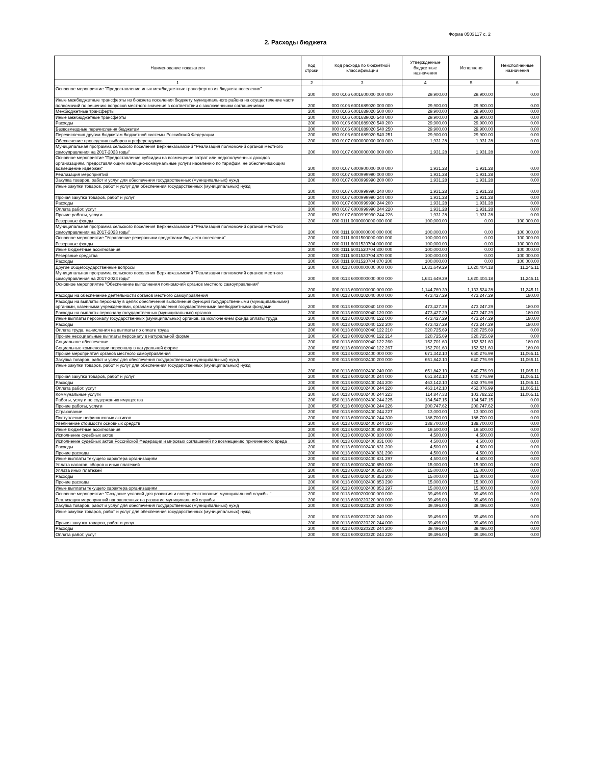Форма 0503117 с. 2
2. Расходы бюджета
| Наименование показателя | Код строки | Код расхода по бюджетной классификации | Утвержденные бюджетные назначения | Исполнено | Неисполненные назначения |
| --- | --- | --- | --- | --- | --- |
| 1 | 2 | 3 | 4 | 5 | 6 |
| Основное мероприятие "Предоставление иных межбюджетных трансфертов из бюджета поселения" | 200 | 000 0106 6001600000 000 000 | 29,900.00 | 29,900.00 | 0.00 |
| Иные межбюджетные трансферты из бюджета поселения бюджету муниципального района на осуществление части полномочий по решению вопросов местного значения в соответствии с заключенными соглашениями | 200 | 000 0106 6001689020 000 000 | 29,900.00 | 29,900.00 | 0.00 |
| Межбюджетные трансферты | 200 | 000 0106 6001689020 500 000 | 29,900.00 | 29,900.00 | 0.00 |
| Иные межбюджетные трансферты | 200 | 000 0106 6001689020 540 000 | 29,900.00 | 29,900.00 | 0.00 |
| Расходы | 200 | 000 0106 6001689020 540 200 | 29,900.00 | 29,900.00 | 0.00 |
| Безвозмездные перечисления бюджетам | 200 | 000 0106 6001689020 540 250 | 29,900.00 | 29,900.00 | 0.00 |
| Перечисления другим бюджетам бюджетной системы Российской Федерации | 200 | 650 0106 6001689020 540 251 | 29,900.00 | 29,900.00 | 0.00 |
| Обеспечение проведения выборов и референдумов | 200 | 000 0107 0000000000 000 000 | 1,931.28 | 1,931.28 | 0.00 |
| Муниципальная программа сельского поселения Верхнеказымский "Реализация полномочий органов местного самоуправления на 2017-2023 годы" | 200 | 000 0107 6000000000 000 000 | 1,931.28 | 1,931.28 | 0.00 |
| Основное мероприятие "Предоставление субсидии на возмещение затрат или недополученных доходов организациям, предоставляющим жилищно-коммунальные услуги населению по тарифам, не обеспечивающим возмещение издержек" | 200 | 000 0107 6000900000 000 000 | 1,931.28 | 1,931.28 | 0.00 |
| Реализация мероприятий | 200 | 000 0107 6000999990 000 000 | 1,931.28 | 1,931.28 | 0.00 |
| Закупка товаров, работ и услуг для обеспечения государственных (муниципальных) нужд | 200 | 000 0107 6000999990 200 000 | 1,931.28 | 1,931.28 | 0.00 |
| Иные закупки товаров, работ и услуг для обеспечения государственных (муниципальных) нужд | 200 | 000 0107 6000999990 240 000 | 1,931.28 | 1,931.28 | 0.00 |
| Прочая закупка товаров, работ и услуг | 200 | 000 0107 6000999990 244 000 | 1,931.28 | 1,931.28 | 0.00 |
| Расходы | 200 | 000 0107 6000999990 244 200 | 1,931.28 | 1,931.28 | 0.00 |
| Оплата работ, услуг | 200 | 000 0107 6000999990 244 220 | 1,931.28 | 1,931.28 | 0.00 |
| Прочие работы, услуги | 200 | 650 0107 6000999990 244 226 | 1,931.28 | 1,931.28 | 0.00 |
| Резервные фонды | 200 | 000 0111 0000000000 000 000 | 100,000.00 | 0.00 | 100,000.00 |
| Муниципальная программа сельского поселения Верхнеказымский "Реализация полномочий органов местного самоуправления на 2017-2023 годы" | 200 | 000 0111 6000000000 000 000 | 100,000.00 | 0.00 | 100,000.00 |
| Основное мероприятие "Управление резервными средствами бюджета поселения" | 200 | 000 0111 6001500000 000 000 | 100,000.00 | 0.00 | 100,000.00 |
| Резервные фонды | 200 | 000 0111 6001520704 000 000 | 100,000.00 | 0.00 | 100,000.00 |
| Иные бюджетные ассигнования | 200 | 000 0111 6001520704 800 000 | 100,000.00 | 0.00 | 100,000.00 |
| Резервные средства | 200 | 000 0111 6001520704 870 000 | 100,000.00 | 0.00 | 100,000.00 |
| Расходы | 200 | 650 0111 6001520704 870 200 | 100,000.00 | 0.00 | 100,000.00 |
| Другие общегосударственные вопросы | 200 | 000 0113 0000000000 000 000 | 1,631,649.29 | 1,620,404.18 | 11,245.11 |
| Муниципальная программа сельского поселения Верхнеказымский "Реализация полномочий органов местного самоуправления на 2017-2023 годы" | 200 | 000 0113 6000000000 000 000 | 1,631,649.29 | 1,620,404.18 | 11,245.11 |
| Основное мероприятие "Обеспечение выполнения полномочий органов местного самоуправления" | 200 | 000 0113 6000100000 000 000 | 1,144,769.39 | 1,133,524.28 | 11,245.11 |
| Расходы на обеспечение деятельности органов местного самоуправления | 200 | 000 0113 6000102040 000 000 | 473,427.29 | 473,247.29 | 180.00 |
| Расходы на выплаты персоналу в целях обеспечения выполнения функций государственными (муниципальными) органами, казенными учреждениями, органами управления государственными внебюджетными фондами | 200 | 000 0113 6000102040 100 000 | 473,427.29 | 473,247.29 | 180.00 |
| Расходы на выплаты персоналу государственных (муниципальных) органов | 200 | 000 0113 6000102040 120 000 | 473,427.29 | 473,247.29 | 180.00 |
| Иные выплаты персоналу государственных (муниципальных) органов, за исключением фонда оплаты труда | 200 | 000 0113 6000102040 122 000 | 473,427.29 | 473,247.29 | 180.00 |
| Расходы | 200 | 000 0113 6000102040 122 200 | 473,427.29 | 473,247.29 | 180.00 |
| Оплата труда, начисления на выплаты по оплате труда | 200 | 000 0113 6000102040 122 210 | 320,725.69 | 320,725.69 | 0.00 |
| Прочие несоциальные выплаты персоналу в натуральной форме | 200 | 650 0113 6000102040 122 214 | 320,725.69 | 320,725.69 | 0.00 |
| Социальное обеспечение | 200 | 000 0113 6000102040 122 260 | 152,701.60 | 152,521.60 | 180.00 |
| Социальные компенсации персоналу в натуральной форме | 200 | 650 0113 6000102040 122 267 | 152,701.60 | 152,521.60 | 180.00 |
| Прочие мероприятия органов местного самоуправления | 200 | 000 0113 6000102400 000 000 | 671,342.10 | 660,276.99 | 11,065.11 |
| Закупка товаров, работ и услуг для обеспечения государственных (муниципальных) нужд | 200 | 000 0113 6000102400 200 000 | 651,842.10 | 640,776.99 | 11,065.11 |
| Иные закупки товаров, работ и услуг для обеспечения государственных (муниципальных) нужд | 200 | 000 0113 6000102400 240 000 | 651,842.10 | 640,776.99 | 11,065.11 |
| Прочая закупка товаров, работ и услуг | 200 | 000 0113 6000102400 244 000 | 651,842.10 | 640,776.99 | 11,065.11 |
| Расходы | 200 | 000 0113 6000102400 244 200 | 463,142.10 | 452,076.99 | 11,065.11 |
| Оплата работ, услуг | 200 | 000 0113 6000102400 244 220 | 463,142.10 | 452,076.99 | 11,065.11 |
| Коммунальные услуги | 200 | 650 0113 6000102400 244 223 | 114,847.33 | 103,782.22 | 11,065.11 |
| Работы, услуги по содержанию имущества | 200 | 650 0113 6000102400 244 225 | 134,547.15 | 134,547.15 | 0.00 |
| Прочие работы, услуги | 200 | 650 0113 6000102400 244 226 | 200,747.62 | 200,747.62 | 0.00 |
| Страхование | 200 | 650 0113 6000102400 244 227 | 13,000.00 | 13,000.00 | 0.00 |
| Поступление нефинансовых активов | 200 | 000 0113 6000102400 244 300 | 188,700.00 | 188,700.00 | 0.00 |
| Увеличение стоимости основных средств | 200 | 650 0113 6000102400 244 310 | 188,700.00 | 188,700.00 | 0.00 |
| Иные бюджетные ассигнования | 200 | 000 0113 6000102400 800 000 | 19,500.00 | 19,500.00 | 0.00 |
| Исполнение судебных актов | 200 | 000 0113 6000102400 830 000 | 4,500.00 | 4,500.00 | 0.00 |
| Исполнение судебных актов Российской Федерации и мировых соглашений по возмещению причиненного вреда | 200 | 000 0113 6000102400 831 000 | 4,500.00 | 4,500.00 | 0.00 |
| Расходы | 200 | 000 0113 6000102400 831 200 | 4,500.00 | 4,500.00 | 0.00 |
| Прочие расходы | 200 | 000 0113 6000102400 831 290 | 4,500.00 | 4,500.00 | 0.00 |
| Иные выплаты текущего характера организациям | 200 | 650 0113 6000102400 831 297 | 4,500.00 | 4,500.00 | 0.00 |
| Уплата налогов, сборов и иных платежей | 200 | 000 0113 6000102400 850 000 | 15,000.00 | 15,000.00 | 0.00 |
| Уплата иных платежей | 200 | 000 0113 6000102400 853 000 | 15,000.00 | 15,000.00 | 0.00 |
| Расходы | 200 | 000 0113 6000102400 853 200 | 15,000.00 | 15,000.00 | 0.00 |
| Прочие расходы | 200 | 000 0113 6000102400 853 290 | 15,000.00 | 15,000.00 | 0.00 |
| Иные выплаты текущего характера организациям | 200 | 650 0113 6000102400 853 297 | 15,000.00 | 15,000.00 | 0.00 |
| Основное мероприятие "Создание условий для развития и совершенствования муниципальной службы " | 200 | 000 0113 6000200000 000 000 | 39,496.00 | 39,496.00 | 0.00 |
| Реализация мероприятий направленных на развитие муниципальной службы | 200 | 000 0113 6000220220 000 000 | 39,496.00 | 39,496.00 | 0.00 |
| Закупка товаров, работ и услуг для обеспечения государственных (муниципальных) нужд | 200 | 000 0113 6000220220 200 000 | 39,496.00 | 39,496.00 | 0.00 |
| Иные закупки товаров, работ и услуг для обеспечения государственных (муниципальных) нужд | 200 | 000 0113 6000220220 240 000 | 39,496.00 | 39,496.00 | 0.00 |
| Прочая закупка товаров, работ и услуг | 200 | 000 0113 6000220220 244 000 | 39,496.00 | 39,496.00 | 0.00 |
| Расходы | 200 | 000 0113 6000220220 244 200 | 39,496.00 | 39,496.00 | 0.00 |
| Оплата работ, услуг | 200 | 000 0113 6000220220 244 220 | 39,496.00 | 39,496.00 | 0.00 |